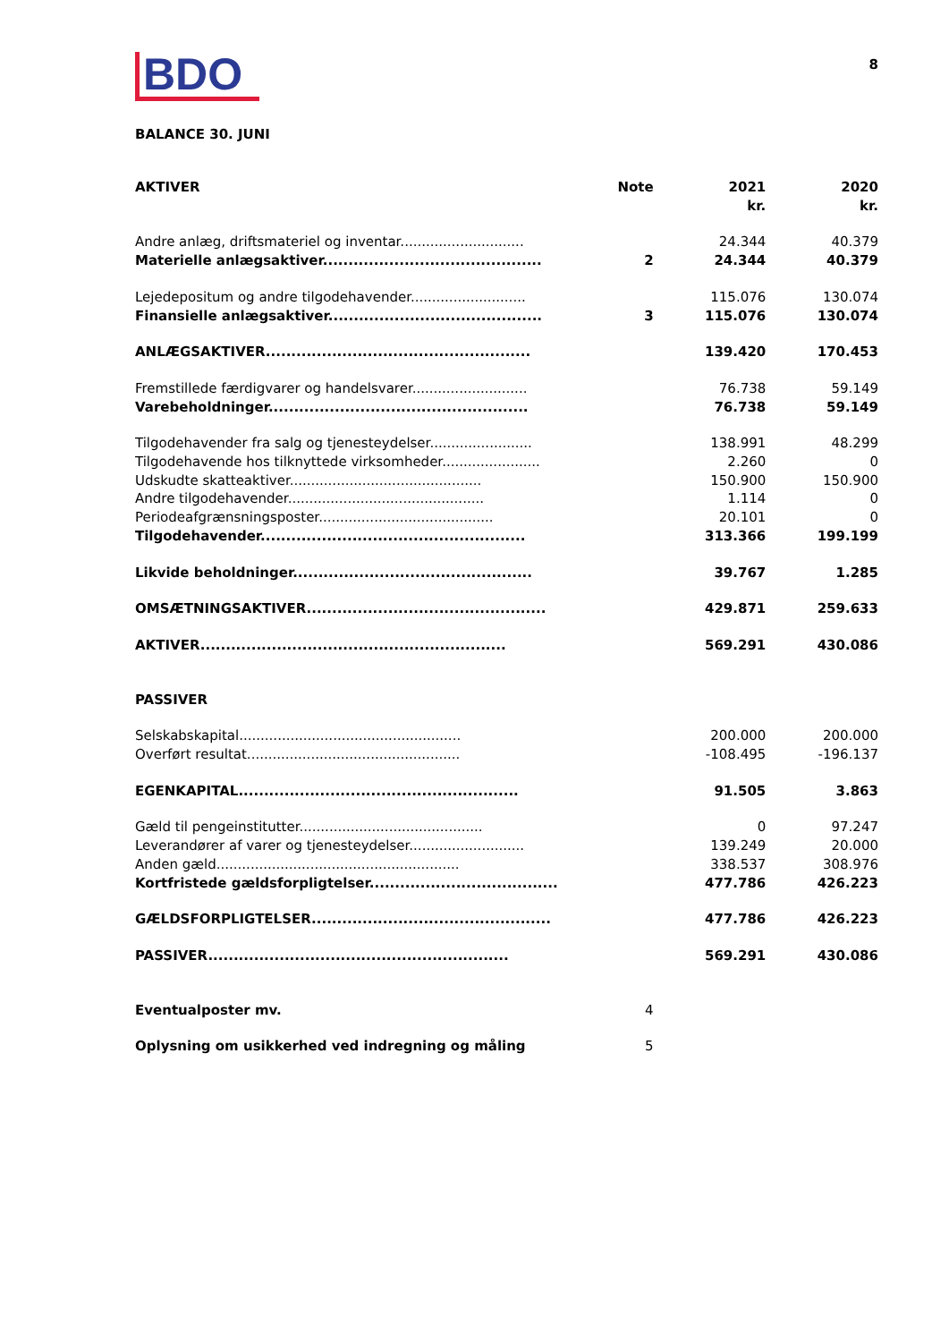BDO
8
BALANCE 30. JUNI
| AKTIVER | Note | 2021 kr. | 2020 kr. |
| --- | --- | --- | --- |
| Andre anlæg, driftsmateriel og inventar............................. | | 24.344 | 40.379 |
| Materielle anlægsaktiver........................................... | 2 | 24.344 | 40.379 |
| Lejedepositum og andre tilgodehavender........................... | | 115.076 | 130.074 |
| Finansielle anlægsaktiver.......................................... | 3 | 115.076 | 130.074 |
| ANLÆGSAKTIVER.................................................... | | 139.420 | 170.453 |
| Fremstillede færdigvarer og handelsvarer........................... | | 76.738 | 59.149 |
| Varebeholdninger................................................... | | 76.738 | 59.149 |
| Tilgodehavender fra salg og tjenesteydelser........................ | | 138.991 | 48.299 |
| Tilgodehavende hos tilknyttede virksomheder....................... | | 2.260 | 0 |
| Udskudte skatteaktiver............................................. | | 150.900 | 150.900 |
| Andre tilgodehavender.............................................. | | 1.114 | 0 |
| Periodeafgrænsningsposter......................................... | | 20.101 | 0 |
| Tilgodehavender.................................................... | | 313.366 | 199.199 |
| Likvide beholdninger............................................... | | 39.767 | 1.285 |
| OMSÆTNINGSAKTIVER............................................... | | 429.871 | 259.633 |
| AKTIVER............................................................ | | 569.291 | 430.086 |
| PASSIVER | | | |
| Selskabskapital.................................................... | | 200.000 | 200.000 |
| Overført resultat.................................................. | | -108.495 | -196.137 |
| EGENKAPITAL....................................................... | | 91.505 | 3.863 |
| Gæld til pengeinstitutter........................................... | | 0 | 97.247 |
| Leverandører af varer og tjenesteydelser........................... | | 139.249 | 20.000 |
| Anden gæld......................................................... | | 338.537 | 308.976 |
| Kortfristede gældsforpligtelser..................................... | | 477.786 | 426.223 |
| GÆLDSFORPLIGTELSER............................................... | | 477.786 | 426.223 |
| PASSIVER........................................................... | | 569.291 | 430.086 |
| Eventualposter mv. | 4 | | |
| Oplysning om usikkerhed ved indregning og måling | 5 | | |